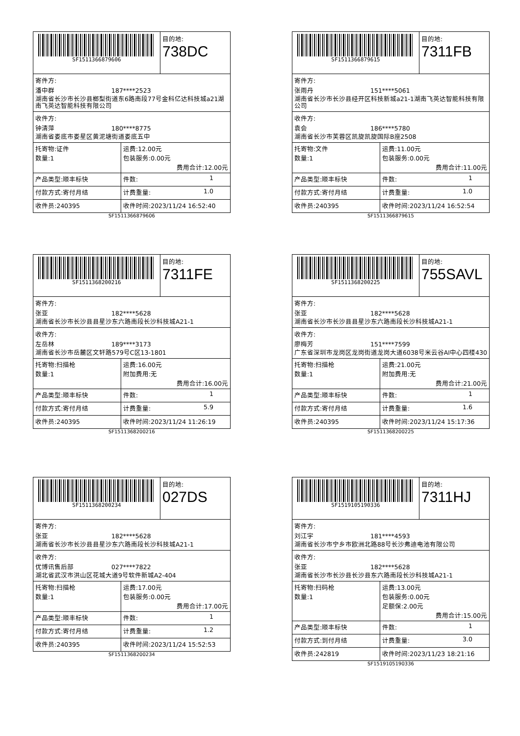SF1511366879606
目的地:
738DC
寄件方:
潘中群 187****2523
湖南省长沙市长沙县榔梨街道东6路南段77号金科亿达科技城a21湖南飞英达智能科技有限公司
收件方:
钟清萍 180****8775
湖南省娄底市娄星区黄泥塘街道娄底五中
| 托寄物:证件 数量:1 | 运费:12.00元 包装服务:0.00元 费用合计:12.00元 |
| 产品类型:顺丰标快 | 件数: 1 |
| 付款方式:寄付月结 | 计费重量: 1.0 |
| 收件员:240395 | 收件时间:2023/11/24 16:52:40 |
SF1511366879606
SF1511366879615
目的地:
7311FB
寄件方:
张雨丹 151****5061
湖南省长沙市长沙县经开区科技新城a21-1湖南飞英达智能科技有限公司
收件方:
袁会 186****5780
湖南省长沙市芙蓉区凯旋凯旋国际B座2508
| 托寄物:文件 数量:1 | 运费:11.00元 包装服务:0.00元 费用合计:11.00元 |
| 产品类型:顺丰标快 | 件数: 1 |
| 付款方式:寄付月结 | 计费重量: 1.0 |
| 收件员:240395 | 收件时间:2023/11/24 16:52:54 |
SF1511366879615
SF1511368200216
目的地:
7311FE
寄件方:
张亚 182****5628
湖南省长沙市长沙县县星沙东六路南段长沙科技城A21-1
收件方:
左岳林 189****3173
湖南省长沙市岳麓区文轩路579号C区13-1801
| 托寄物:扫描枪 数量:1 | 运费:16.00元 附加费用:无 费用合计:16.00元 |
| 产品类型:顺丰标快 | 件数: 1 |
| 付款方式:寄付月结 | 计费重量: 5.9 |
| 收件员:240395 | 收件时间:2023/11/24 11:26:19 |
SF1511368200216
SF1511368200225
目的地:
755SAVL
寄件方:
张亚 182****5628
湖南省长沙市长沙县县星沙东六路南段长沙科技城A21-1
收件方:
廖梅芳 151****7599
广东省深圳市龙岗区龙岗街道龙岗大道6038号米云谷AI中心四楼430
| 托寄物:扫描枪 数量:1 | 运费:21.00元 附加费用:无 费用合计:21.00元 |
| 产品类型:顺丰标快 | 件数: 1 |
| 付款方式:寄付月结 | 计费重量: 1.6 |
| 收件员:240395 | 收件时间:2023/11/24 15:17:36 |
SF1511368200225
SF1511368200234
目的地:
027DS
寄件方:
张亚 182****5628
湖南省长沙市长沙县县星沙东六路南段长沙科技城A21-1
收件方:
优博讯售后部 027****7822
湖北省武汉市洪山区花城大道9号软件新城A2-404
| 托寄物:扫描枪 数量:1 | 运费:17.00元 包装服务:0.00元 费用合计:17.00元 |
| 产品类型:顺丰标快 | 件数: 1 |
| 付款方式:寄付月结 | 计费重量: 1.2 |
| 收件员:240395 | 收件时间:2023/11/24 15:52:53 |
SF1511368200234
SF1519105190336
目的地:
7311HJ
寄件方:
刘江宇 181****4593
湖南省长沙市宁乡市欧洲北路88号长沙弗迪电池有限公司
收件方:
张亚 182****5628
湖南省长沙市长沙县长沙县东六路南段长沙科技城A21-1
| 托寄物:扫码枪 数量:1 | 运费:13.00元 包装服务:0.00元 足额保:2.00元 费用合计:15.00元 |
| 产品类型:顺丰标快 | 件数: 1 |
| 付款方式:到付月结 | 计费重量: 3.0 |
| 收件员:242819 | 收件时间:2023/11/23 18:21:16 |
SF1519105190336